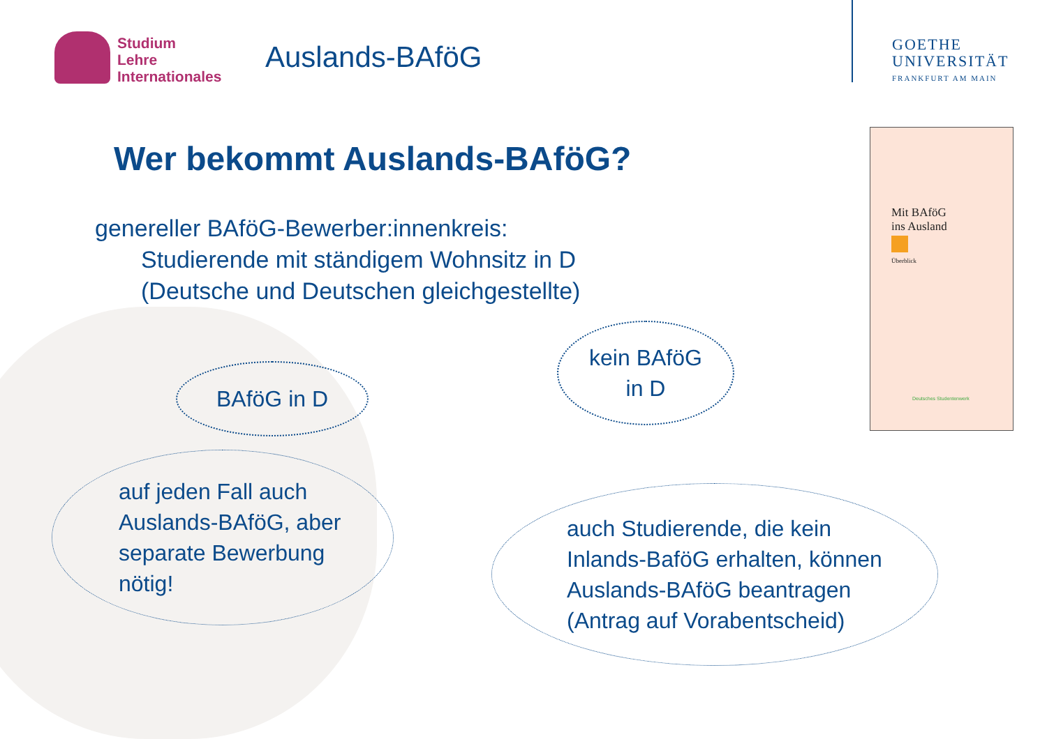Studium
Lehre
Internationales
Auslands-BAföG
GOETHE
UNIVERSITÄT
FRANKFURT AM MAIN
Wer bekommt Auslands-BAföG?
genereller BAföG-Bewerber:innenkreis:
Studierende mit ständigem Wohnsitz in D
(Deutsche und Deutschen gleichgestellte)
BAföG in D
kein BAföG
in D
auf jeden Fall auch
Auslands-BAföG, aber
separate Bewerbung
nötig!
auch Studierende, die kein
Inlands-BaföG erhalten, können
Auslands-BAföG beantragen
(Antrag auf Vorabentscheid)
Mit BAföG
ins Ausland
Überblick
Deutsches Studentenwerk